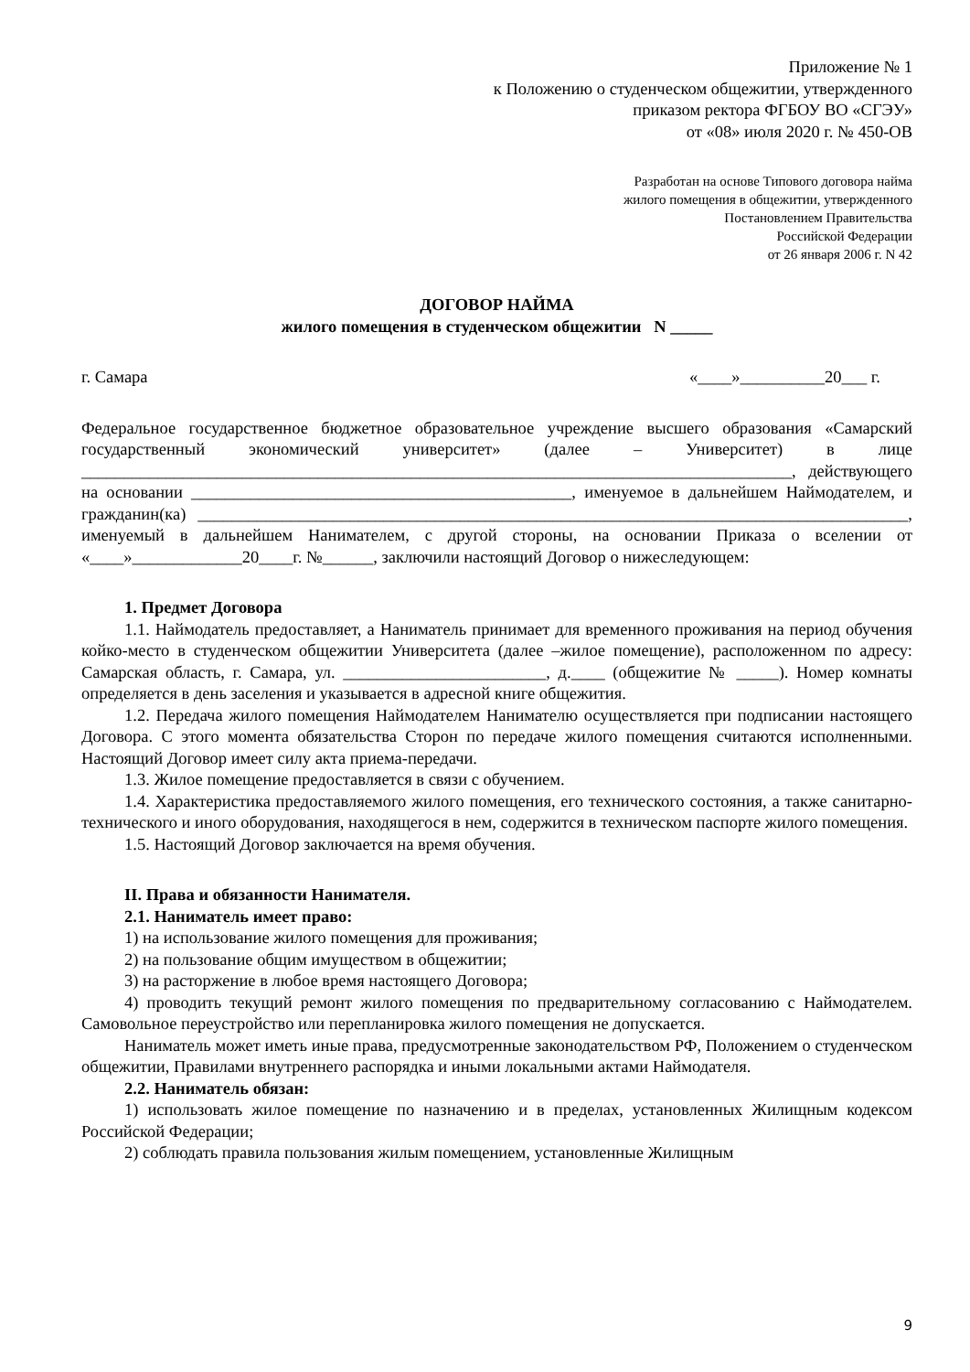Приложение № 1
к Положению о студенческом общежитии, утвержденного
приказом ректора ФГБОУ ВО «СГЭУ»
от «08» июля 2020 г. № 450-ОВ
Разработан на основе Типового договора найма
жилого помещения в общежитии, утвержденного
Постановлением Правительства
Российской Федерации
от 26 января 2006 г. N 42
ДОГОВОР НАЙМА
жилого помещения в студенческом общежитии N _____
г. Самара «____»__________20___ г.
Федеральное государственное бюджетное образовательное учреждение высшего образования «Самарский государственный экономический университет» (далее – Университет) в лице ____________________________________________________________________________________, действующего на основании _____________________________________________, именуемое в дальнейшем Наймодателем, и гражданин(ка) ____________________________________________________________________________________, именуемый в дальнейшем Нанимателем, с другой стороны, на основании Приказа о вселении от «____»_____________20____г. №______, заключили настоящий Договор о нижеследующем:
1. Предмет Договора
1.1. Наймодатель предоставляет, а Наниматель принимает для временного проживания на период обучения койко-место в студенческом общежитии Университета (далее –жилое помещение), расположенном по адресу: Самарская область, г. Самара, ул. ________________________, д.____ (общежитие № _____). Номер комнаты определяется в день заселения и указывается в адресной книге общежития.
1.2. Передача жилого помещения Наймодателем Нанимателю осуществляется при подписании настоящего Договора. С этого момента обязательства Сторон по передаче жилого помещения считаются исполненными. Настоящий Договор имеет силу акта приема-передачи.
1.3. Жилое помещение предоставляется в связи с обучением.
1.4. Характеристика предоставляемого жилого помещения, его технического состояния, а также санитарно-технического и иного оборудования, находящегося в нем, содержится в техническом паспорте жилого помещения.
1.5. Настоящий Договор заключается на время обучения.
II. Права и обязанности Нанимателя.
2.1. Наниматель имеет право:
1) на использование жилого помещения для проживания;
2) на пользование общим имуществом в общежитии;
3) на расторжение в любое время настоящего Договора;
4) проводить текущий ремонт жилого помещения по предварительному согласованию с Наймодателем. Самовольное переустройство или перепланировка жилого помещения не допускается.
Наниматель может иметь иные права, предусмотренные законодательством РФ, Положением о студенческом общежитии, Правилами внутреннего распорядка и иными локальными актами Наймодателя.
2.2. Наниматель обязан:
1) использовать жилое помещение по назначению и в пределах, установленных Жилищным кодексом Российской Федерации;
2) соблюдать правила пользования жилым помещением, установленные Жилищным
9